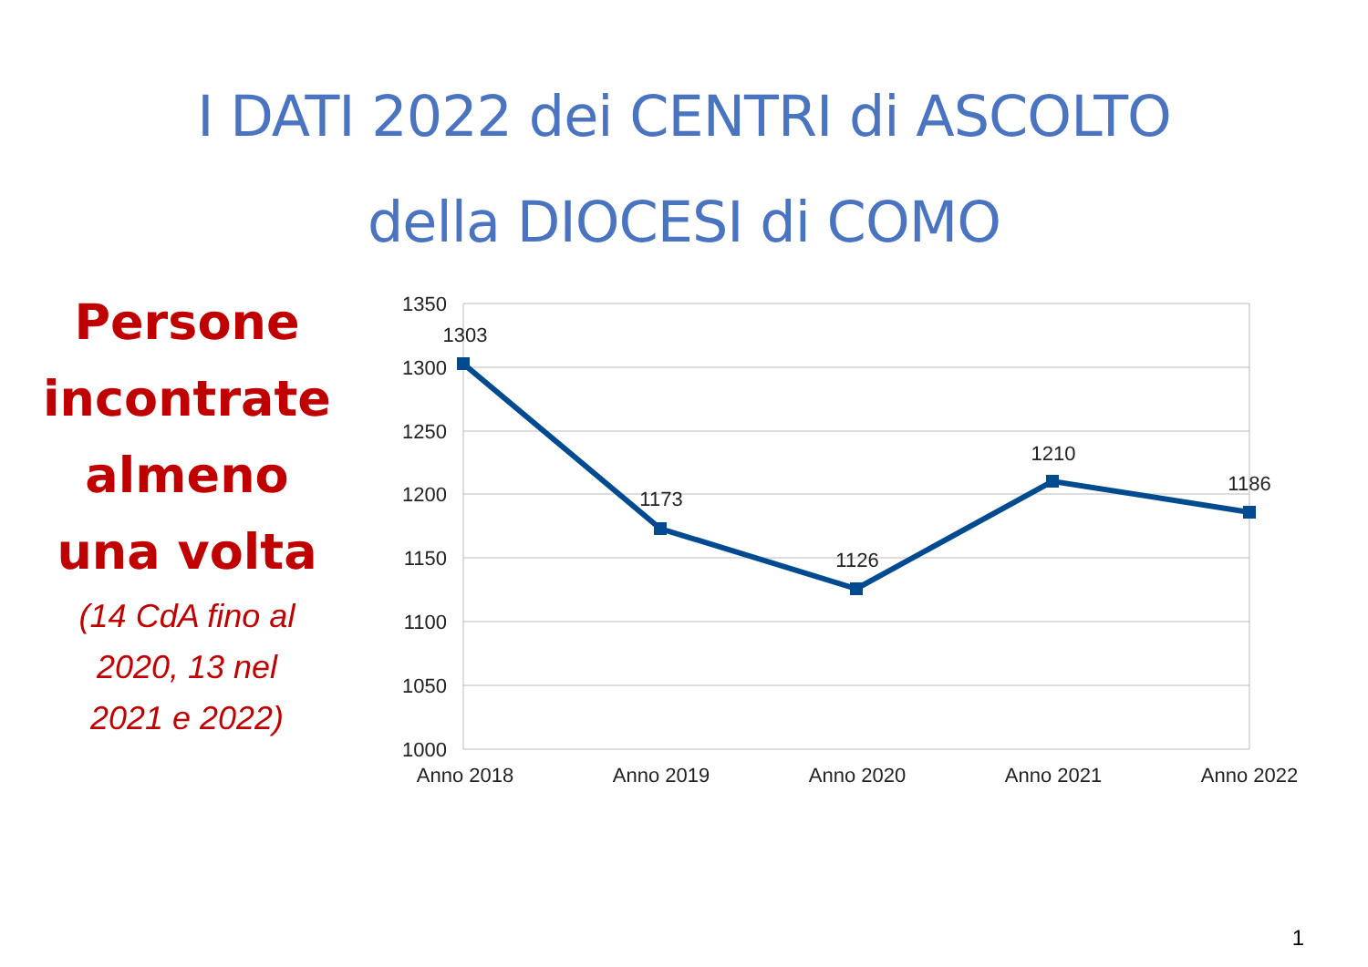I DATI 2022 dei CENTRI di ASCOLTO
della DIOCESI di COMO
Persone
incontrate
almeno
una volta
(14 CdA fino al
2020, 13 nel
2021 e 2022)
1350
1300
1250
1200
1150
1100
1050
1000
1303
1173
1126
1210
1186
Anno 2018
Anno 2019
Anno 2020
Anno 2021
Anno 2022
1